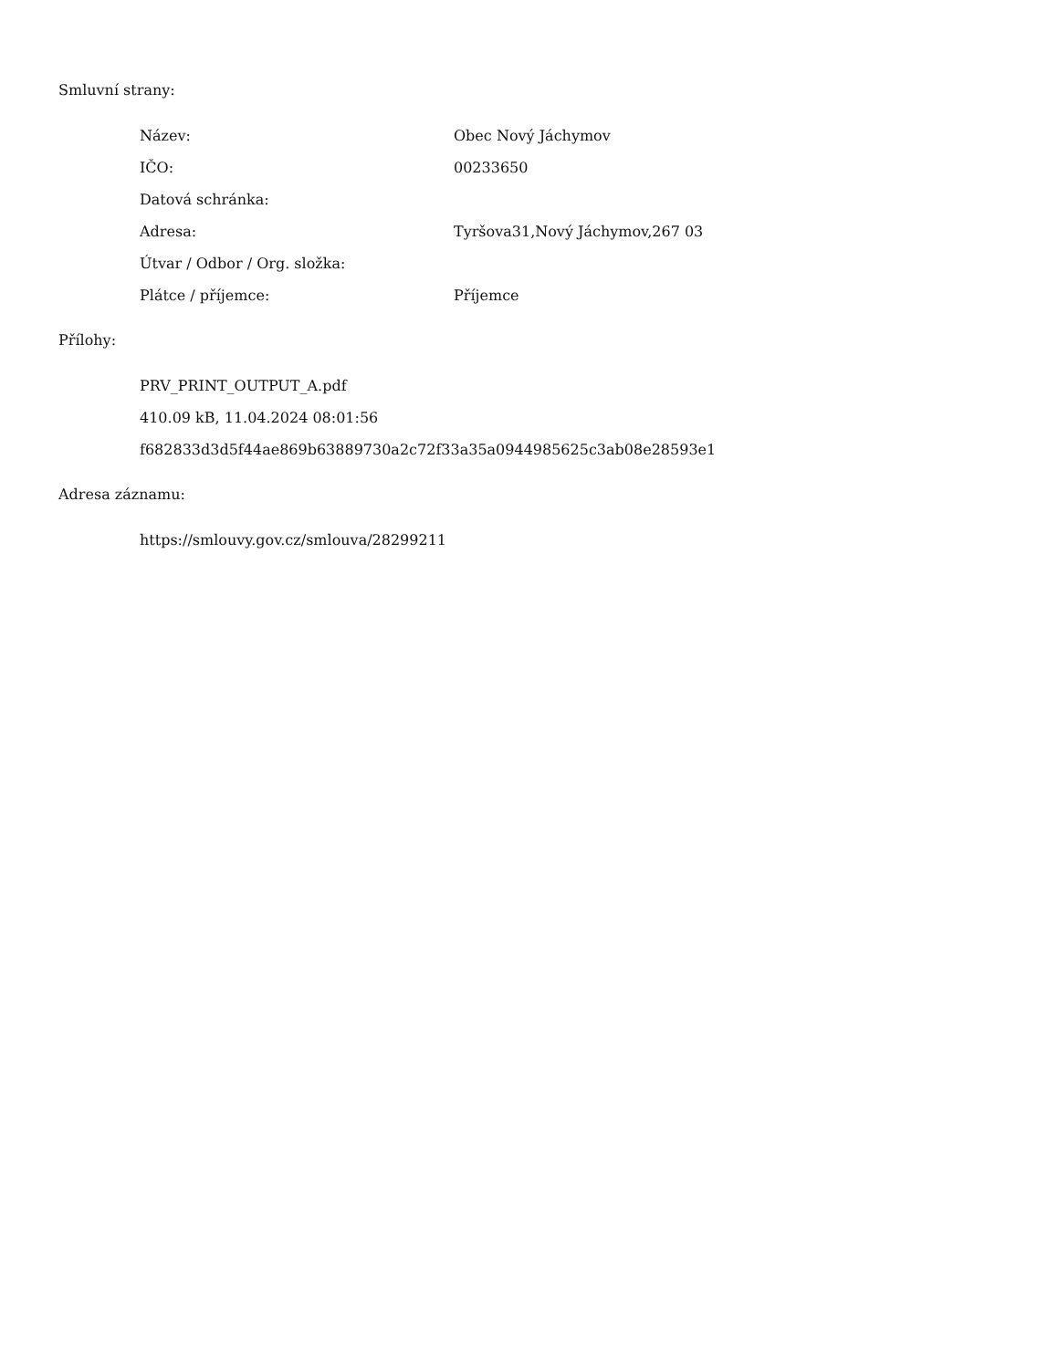Smluvní strany:
| Název: | Obec Nový Jáchymov |
| IČO: | 00233650 |
| Datová schránka: | |
| Adresa: | Tyršova31,Nový Jáchymov,267 03 |
| Útvar / Odbor / Org. složka: | |
| Plátce / příjemce: | Příjemce |
Přílohy:
PRV_PRINT_OUTPUT_A.pdf
410.09 kB, 11.04.2024 08:01:56
f682833d3d5f44ae869b63889730a2c72f33a35a0944985625c3ab08e28593e1
Adresa záznamu:
https://smlouvy.gov.cz/smlouva/28299211